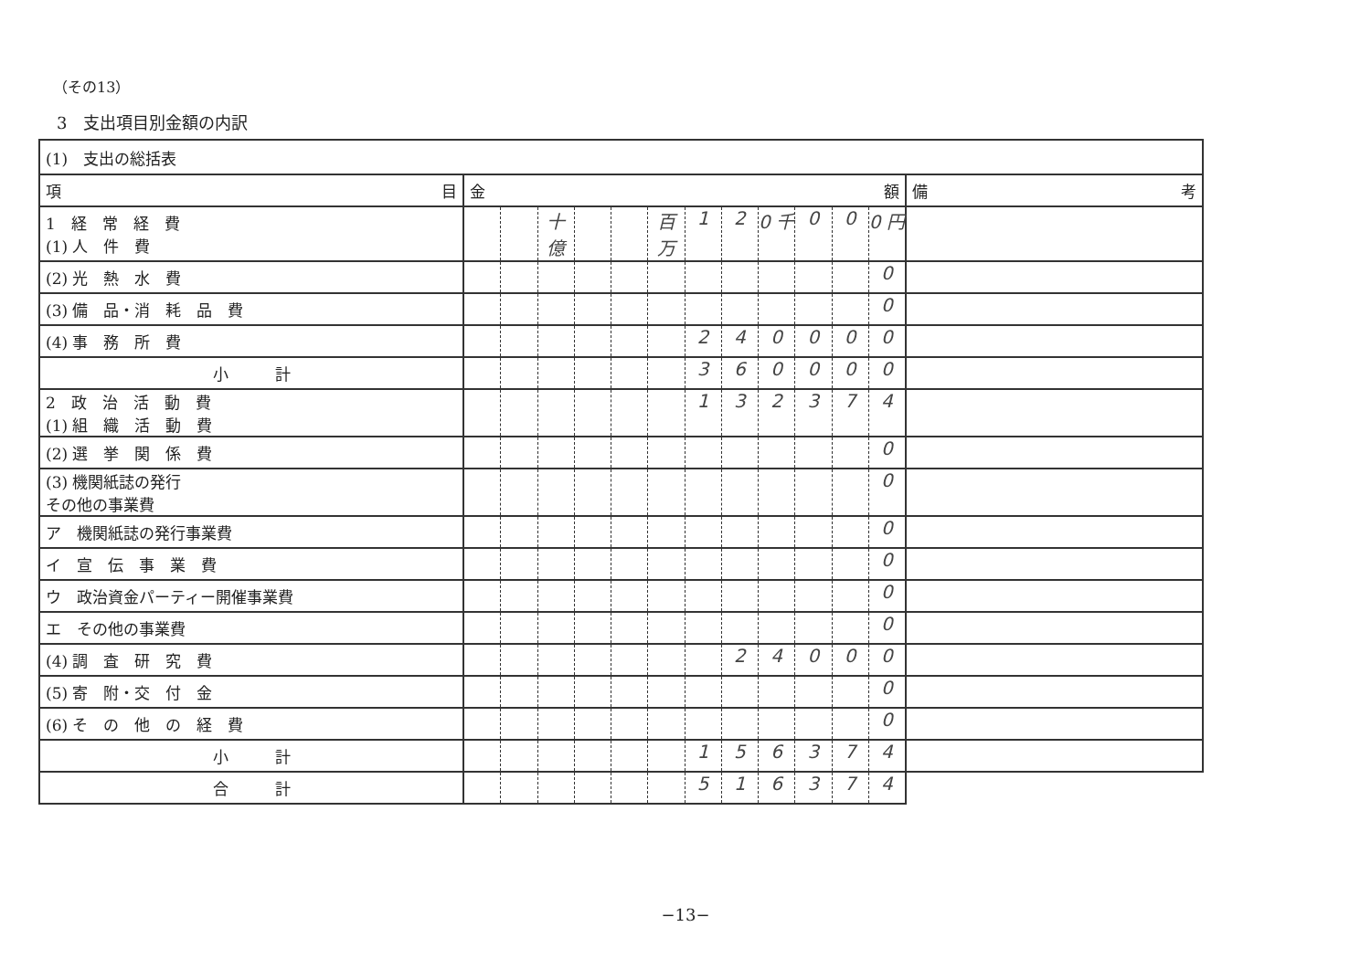（その13）
3　支出項目別金額の内訳
| (1) 支出の総括表 | | |
| 項 目 | 金 額 | 備 考 |
| 1 経 常 経 費 (1) 人 件 費 | 十億 百万 1 2 0 千 0 0 0 円 | |
| (2) 光 熱 水 費 | 0 | |
| (3) 備 品・消 耗 品 費 | 0 | |
| (4) 事 務 所 費 | 2 4 0 0 0 0 | |
| 小 計 | 3 6 0 0 0 0 | |
| 2 政 治 活 動 費 (1) 組 織 活 動 費 | 1 3 2 3 7 4 | |
| (2) 選 挙 関 係 費 | 0 | |
| (3) 機関紙誌の発行 その他の事業費 | 0 | |
| ア 機関紙誌の発行事業費 | 0 | |
| イ 宣 伝 事 業 費 | 0 | |
| ウ 政治資金パーティー開催事業費 | 0 | |
| エ その他の事業費 | 0 | |
| (4) 調 査 研 究 費 | 2 4 0 0 0 | |
| (5) 寄 附・交 付 金 | 0 | |
| (6) そ の 他 の 経 費 | 0 | |
| 小 計 | 1 5 6 3 7 4 | |
| 合 計 | 5 1 6 3 7 4 | |
−13−